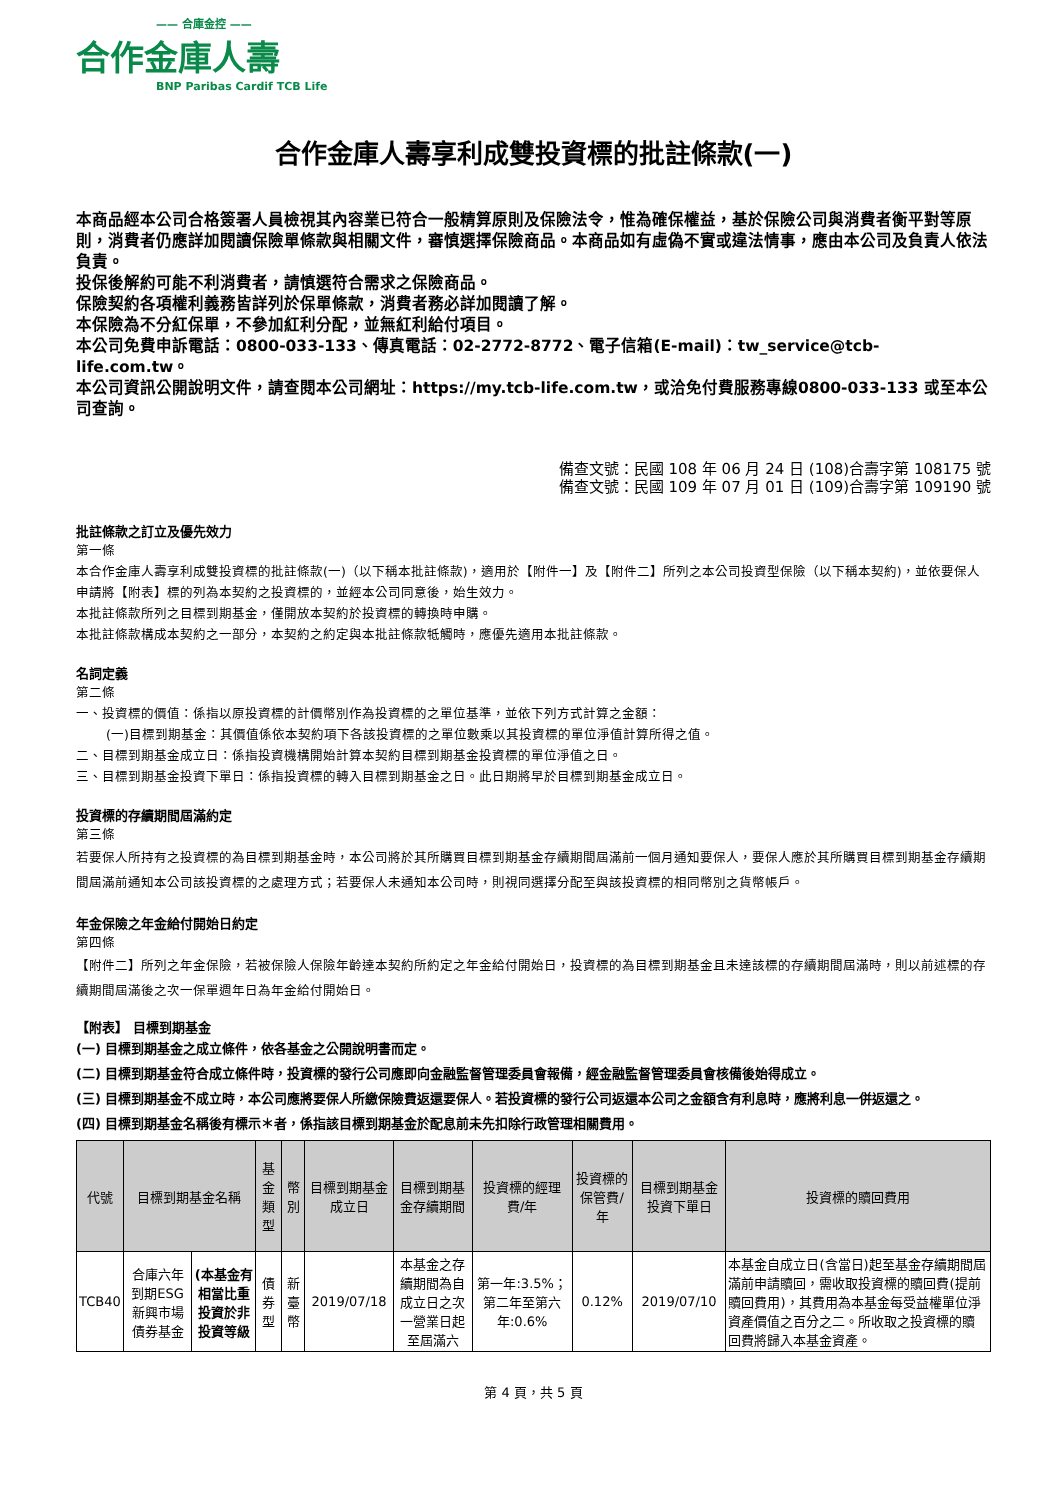—— 合庫金控 ——
合作金庫人壽
BNP Paribas Cardif TCB Life
合作金庫人壽享利成雙投資標的批註條款(一)
本商品經本公司合格簽署人員檢視其內容業已符合一般精算原則及保險法令，惟為確保權益，基於保險公司與消費者衡平對等原則，消費者仍應詳加閱讀保險單條款與相關文件，審慎選擇保險商品。本商品如有虛偽不實或違法情事，應由本公司及負責人依法負責。
投保後解約可能不利消費者，請慎選符合需求之保險商品。
保險契約各項權利義務皆詳列於保單條款，消費者務必詳加閱讀了解。
本保險為不分紅保單，不參加紅利分配，並無紅利給付項目。
本公司免費申訴電話：0800-033-133、傳真電話：02-2772-8772、電子信箱(E-mail)：tw_service@tcb-life.com.tw。
本公司資訊公開說明文件，請查閱本公司網址：https://my.tcb-life.com.tw，或洽免付費服務專線0800-033-133 或至本公司查詢。
備查文號：民國 108 年 06 月 24 日 (108)合壽字第 108175 號
備查文號：民國 109 年 07 月 01 日 (109)合壽字第 109190 號
批註條款之訂立及優先效力
第一條
本合作金庫人壽享利成雙投資標的批註條款(一)（以下稱本批註條款)，適用於【附件一】及【附件二】所列之本公司投資型保險（以下稱本契約)，並依要保人申請將【附表】標的列為本契約之投資標的，並經本公司同意後，始生效力。
本批註條款所列之目標到期基金，僅開放本契約於投資標的轉換時申購。
本批註條款構成本契約之一部分，本契約之約定與本批註條款牴觸時，應優先適用本批註條款。
名詞定義
第二條
一、投資標的價值：係指以原投資標的計價幣別作為投資標的之單位基準，並依下列方式計算之金額：
(一)目標到期基金：其價值係依本契約項下各該投資標的之單位數乘以其投資標的單位淨值計算所得之值。
二、目標到期基金成立日：係指投資機構開始計算本契約目標到期基金投資標的單位淨值之日。
三、目標到期基金投資下單日：係指投資標的轉入目標到期基金之日。此日期將早於目標到期基金成立日。
投資標的存續期間屆滿約定
第三條
若要保人所持有之投資標的為目標到期基金時，本公司將於其所購買目標到期基金存續期間屆滿前一個月通知要保人，要保人應於其所購買目標到期基金存續期間屆滿前通知本公司該投資標的之處理方式；若要保人未通知本公司時，則視同選擇分配至與該投資標的相同幣別之貨幣帳戶。
年金保險之年金給付開始日約定
第四條
【附件二】所列之年金保險，若被保險人保險年齡達本契約所約定之年金給付開始日，投資標的為目標到期基金且未達該標的存續期間屆滿時，則以前述標的存續期間屆滿後之次一保單週年日為年金給付開始日。
【附表】 目標到期基金
(一) 目標到期基金之成立條件，依各基金之公開說明書而定。
(二) 目標到期基金符合成立條件時，投資標的發行公司應即向金融監督管理委員會報備，經金融監督管理委員會核備後始得成立。
(三) 目標到期基金不成立時，本公司應將要保人所繳保險費返還要保人。若投資標的發行公司返還本公司之金額含有利息時，應將利息一併返還之。
(四) 目標到期基金名稱後有標示＊者，係指該目標到期基金於配息前未先扣除行政管理相關費用。
| 代號 | 目標到期基金名稱 | | 基金類型 | 幣別 | 目標到期基金成立日 | 目標到期基金存續期間 | 投資標的經理費/年 | 投資標的保管費/年 | 目標到期基金投資下單日 | 投資標的贖回費用 |
| --- | --- | --- | --- | --- | --- | --- | --- | --- | --- | --- |
| TCB40 | 合庫六年到期ESG新興市場債券基金 | (本基金有相當比重投資於非投資等級 | 債券型 | 新臺幣 | 2019/07/18 | 本基金之存續期間為自成立日之次一營業日起至屆滿六 | 第一年:3.5%；第二年至第六年:0.6% | 0.12% | 2019/07/10 | 本基金自成立日(含當日)起至基金存續期間屆滿前申請贖回，需收取投資標的贖回費(提前贖回費用)，其費用為本基金每受益權單位淨資產價值之百分之二。所收取之投資標的贖回費將歸入本基金資產。 |
第 4 頁，共 5 頁